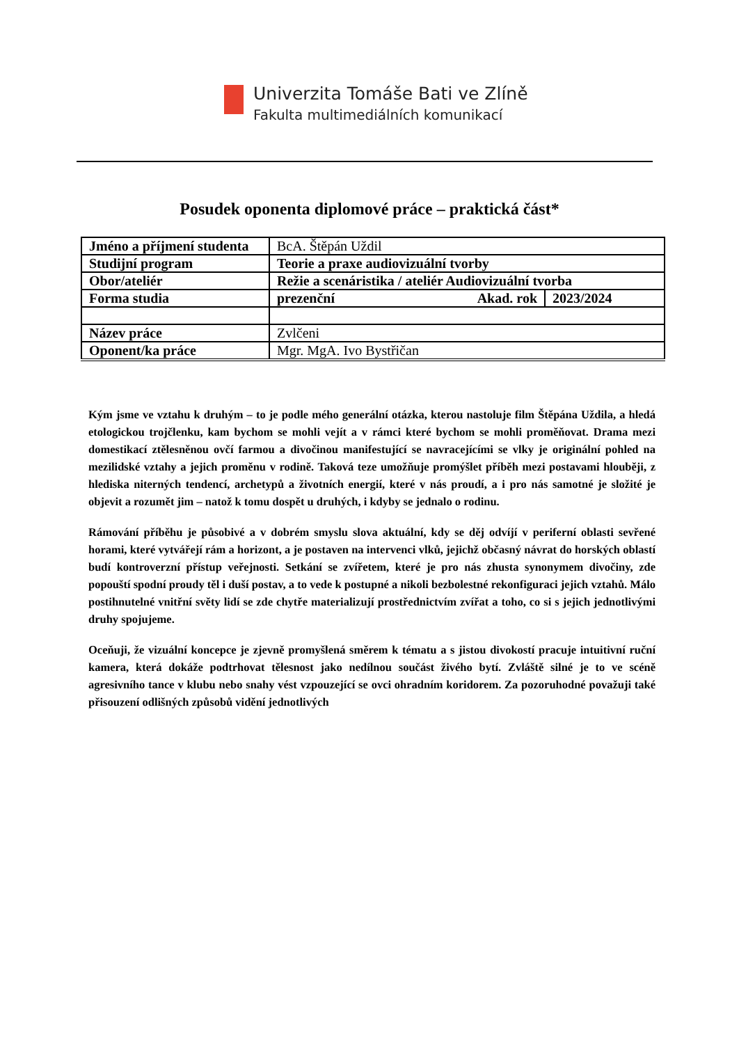Univerzita Tomáše Bati ve Zlíně
Fakulta multimediálních komunikací
Posudek oponenta diplomové práce – praktická část*
| Jméno a příjmení studenta | BcA. Štěpán Uždil | | |
| Studijní program | Teorie a praxe audiovizuální tvorby | | |
| Obor/ateliér | Režie a scenáristika / ateliér Audiovizuální tvorba | | |
| Forma studia | prezenční | Akad. rok | 2023/2024 |
| Název práce | Zvlčeni | | |
| Oponent/ka práce | Mgr. MgA. Ivo Bystřičan | | |
Kým jsme ve vztahu k druhým – to je podle mého generální otázka, kterou nastoluje film Štěpána Uždila, a hledá etologickou trojčlenku, kam bychom se mohli vejít a v rámci které bychom se mohli proměňovat. Drama mezi domestikací ztělesněnou ovčí farmou a divočinou manifestující se navracejícími se vlky je originální pohled na mezilidské vztahy a jejich proměnu v rodině. Taková teze umožňuje promýšlet příběh mezi postavami hlouběji, z hlediska niterných tendencí, archetypů a životních energií, které v nás proudí, a i pro nás samotné je složité je objevit a rozumět jim – natož k tomu dospět u druhých, i kdyby se jednalo o rodinu.
Rámování příběhu je působivé a v dobrém smyslu slova aktuální, kdy se děj odvíjí v periferní oblasti sevřené horami, které vytvářejí rám a horizont, a je postaven na intervenci vlků, jejichž občasný návrat do horských oblastí budí kontroverzní přístup veřejnosti. Setkání se zvířetem, které je pro nás zhusta synonymem divočiny, zde popouští spodní proudy těl i duší postav, a to vede k postupné a nikoli bezbolestné rekonfiguraci jejich vztahů. Málo postihnutelné vnitřní světy lidí se zde chytře materializují prostřednictvím zvířat a toho, co si s jejich jednotlivými druhy spojujeme.
Oceňuji, že vizuální koncepce je zjevně promyšlená směrem k tématu a s jistou divokostí pracuje intuitivní ruční kamera, která dokáže podtrhovat tělesnost jako nedílnou součást živého bytí. Zvláště silné je to ve scéně agresivního tance v klubu nebo snahy vést vzpouzející se ovci ohradním koridorem. Za pozoruhodné považuji také přisouzení odlišných způsobů vidění jednotlivých